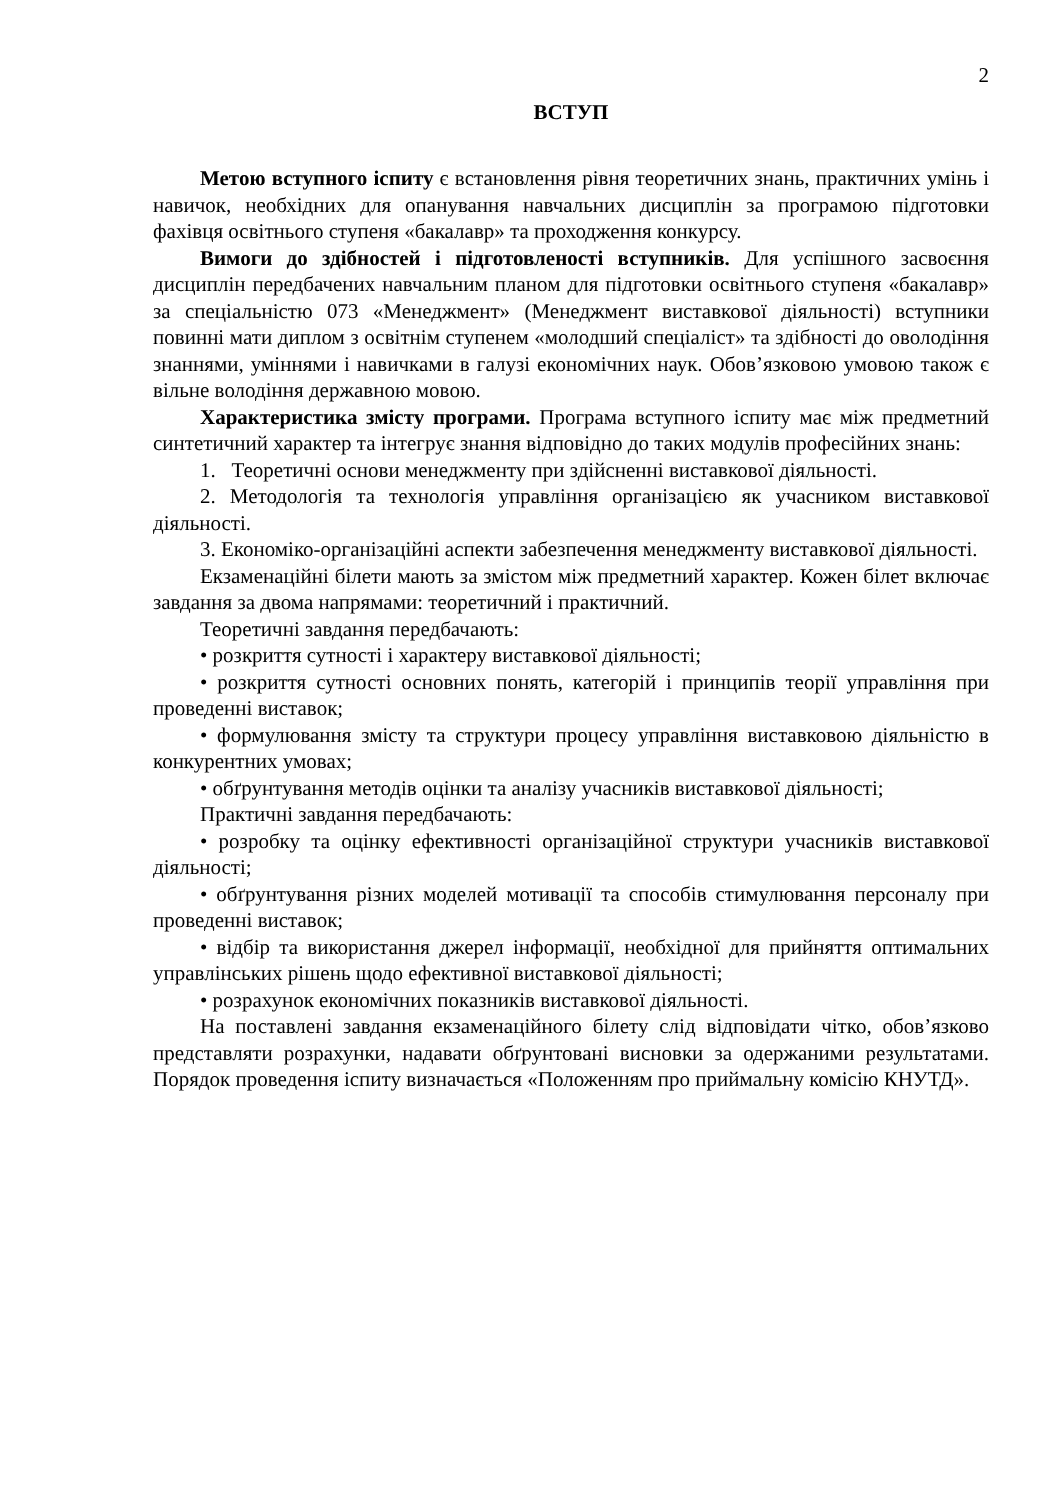2
ВСТУП
Метою вступного іспиту є встановлення рівня теоретичних знань, практичних умінь і навичок, необхідних для опанування навчальних дисциплін за програмою підготовки фахівця освітнього ступеня «бакалавр» та проходження конкурсу.
Вимоги до здібностей і підготовленості вступників. Для успішного засвоєння дисциплін передбачених навчальним планом для підготовки освітнього ступеня «бакалавр» за спеціальністю 073 «Менеджмент» (Менеджмент виставкової діяльності) вступники повинні мати диплом з освітнім ступенем «молодший спеціаліст» та здібності до оволодіння знаннями, уміннями і навичками в галузі економічних наук. Обов’язковою умовою також є вільне володіння державною мовою.
Характеристика змісту програми. Програма вступного іспиту має між предметний синтетичний характер та інтегрує знання відповідно до таких модулів професійних знань:
1. Теоретичні основи менеджменту при здійсненні виставкової діяльності.
2. Методологія та технологія управління організацією як учасником виставкової діяльності.
3. Економіко-організаційні аспекти забезпечення менеджменту виставкової діяльності.
Екзаменаційні білети мають за змістом між предметний характер. Кожен білет включає завдання за двома напрямами: теоретичний і практичний.
Теоретичні завдання передбачають:
• розкриття сутності і характеру виставкової діяльності;
• розкриття сутності основних понять, категорій і принципів теорії управління при проведенні виставок;
• формулювання змісту та структури процесу управління виставковою діяльністю в конкурентних умовах;
• обґрунтування методів оцінки та аналізу учасників виставкової діяльності;
Практичні завдання передбачають:
• розробку та оцінку ефективності організаційної структури учасників виставкової діяльності;
• обґрунтування різних моделей мотивації та способів стимулювання персоналу при проведенні виставок;
• відбір та використання джерел інформації, необхідної для прийняття оптимальних управлінських рішень щодо ефективної виставкової діяльності;
• розрахунок економічних показників виставкової діяльності.
На поставлені завдання екзаменаційного білету слід відповідати чітко, обов’язково представляти розрахунки, надавати обґрунтовані висновки за одержаними результатами. Порядок проведення іспиту визначається «Положенням про приймальну комісію КНУТД».